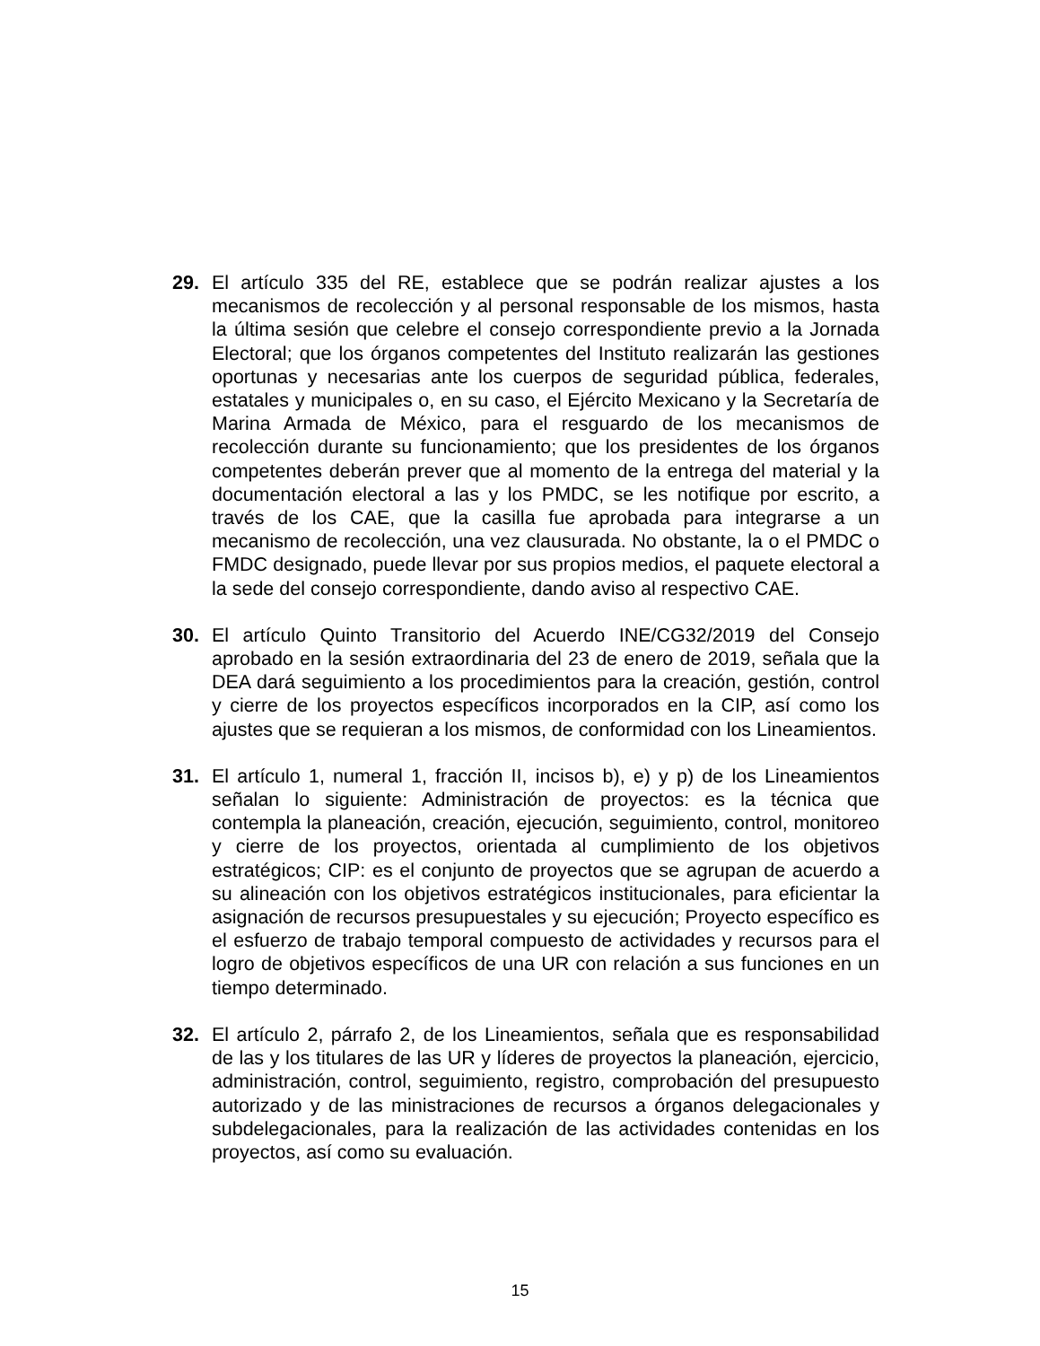29. El artículo 335 del RE, establece que se podrán realizar ajustes a los mecanismos de recolección y al personal responsable de los mismos, hasta la última sesión que celebre el consejo correspondiente previo a la Jornada Electoral; que los órganos competentes del Instituto realizarán las gestiones oportunas y necesarias ante los cuerpos de seguridad pública, federales, estatales y municipales o, en su caso, el Ejército Mexicano y la Secretaría de Marina Armada de México, para el resguardo de los mecanismos de recolección durante su funcionamiento; que los presidentes de los órganos competentes deberán prever que al momento de la entrega del material y la documentación electoral a las y los PMDC, se les notifique por escrito, a través de los CAE, que la casilla fue aprobada para integrarse a un mecanismo de recolección, una vez clausurada. No obstante, la o el PMDC o FMDC designado, puede llevar por sus propios medios, el paquete electoral a la sede del consejo correspondiente, dando aviso al respectivo CAE.
30. El artículo Quinto Transitorio del Acuerdo INE/CG32/2019 del Consejo aprobado en la sesión extraordinaria del 23 de enero de 2019, señala que la DEA dará seguimiento a los procedimientos para la creación, gestión, control y cierre de los proyectos específicos incorporados en la CIP, así como los ajustes que se requieran a los mismos, de conformidad con los Lineamientos.
31. El artículo 1, numeral 1, fracción II, incisos b), e) y p) de los Lineamientos señalan lo siguiente: Administración de proyectos: es la técnica que contempla la planeación, creación, ejecución, seguimiento, control, monitoreo y cierre de los proyectos, orientada al cumplimiento de los objetivos estratégicos; CIP: es el conjunto de proyectos que se agrupan de acuerdo a su alineación con los objetivos estratégicos institucionales, para eficientar la asignación de recursos presupuestales y su ejecución; Proyecto específico es el esfuerzo de trabajo temporal compuesto de actividades y recursos para el logro de objetivos específicos de una UR con relación a sus funciones en un tiempo determinado.
32. El artículo 2, párrafo 2, de los Lineamientos, señala que es responsabilidad de las y los titulares de las UR y líderes de proyectos la planeación, ejercicio, administración, control, seguimiento, registro, comprobación del presupuesto autorizado y de las ministraciones de recursos a órganos delegacionales y subdelegacionales, para la realización de las actividades contenidas en los proyectos, así como su evaluación.
15